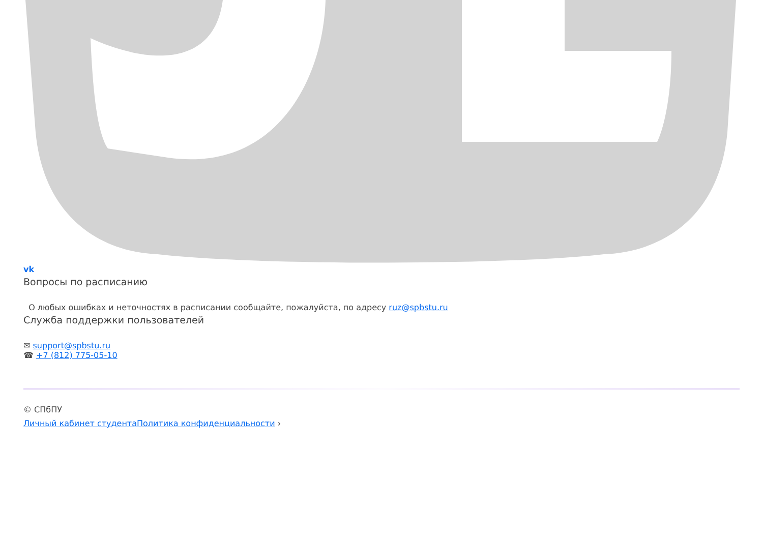vk
Вопросы по расписанию
О любых ошибках и неточностях в расписании сообщайте, пожалуйста, по адресу ruz@spbstu.ru
Служба поддержки пользователей
✉ support@spbstu.ru
☎ +7 (812) 775-05-10
© СПбПУ
Личный кабинет студента Политика конфиденциальности ›